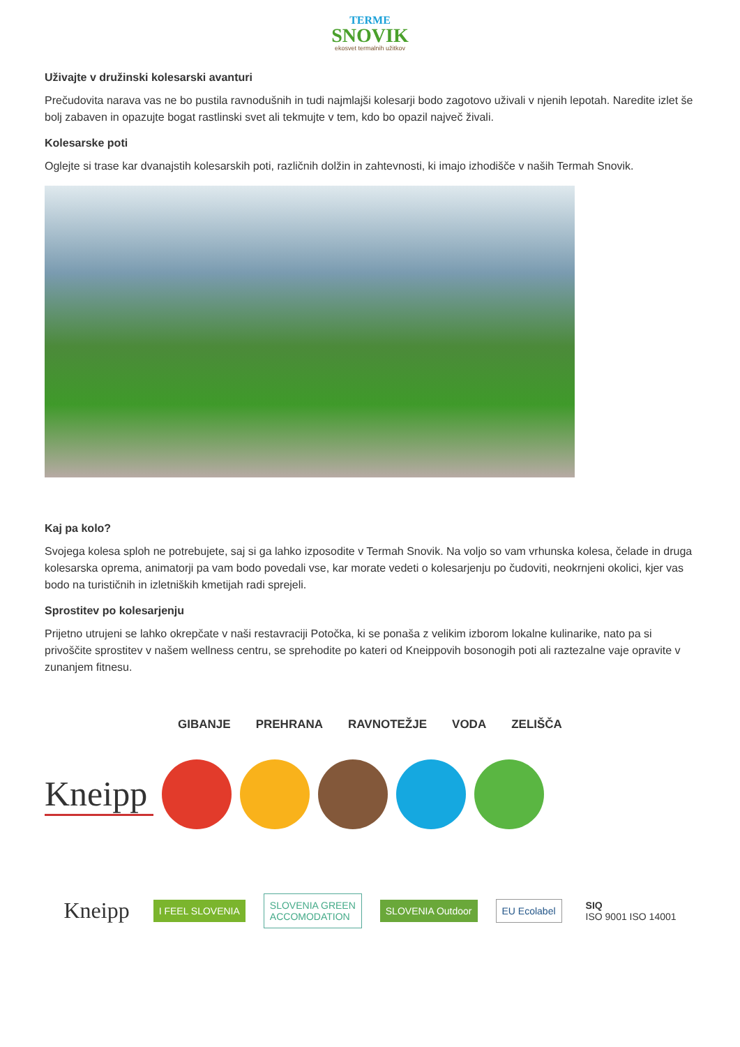TERME
SNOVIK
ekosvet termalnih užitkov
Uživajte v družinski kolesarski avanturi
Prečudovita narava vas ne bo pustila ravnodušnih in tudi najmlajši kolesarji bodo zagotovo uživali v njenih lepotah. Naredite izlet še bolj zabaven in opazujte bogat rastlinski svet ali tekmujte v tem, kdo bo opazil največ živali.
Kolesarske poti
Oglejte si trase kar dvanajstih kolesarskih poti, različnih dolžin in zahtevnosti, ki imajo izhodišče v naših Termah Snovik.
Kaj pa kolo?
Svojega kolesa sploh ne potrebujete, saj si ga lahko izposodite v Termah Snovik. Na voljo so vam vrhunska kolesa, čelade in druga kolesarska oprema, animatorji pa vam bodo povedali vse, kar morate vedeti o kolesarjenju po čudoviti, neokrnjeni okolici, kjer vas bodo na turističnih in izletniških kmetijah radi sprejeli.
Sprostitev po kolesarjenju
Prijetno utrujeni se lahko okrepčate v naši restavraciji Potočka, ki se ponaša z velikim izborom lokalne kulinarike, nato pa si privoščite sprostitev v našem wellness centru, se sprehodite po kateri od Kneippovih bosonogih poti ali raztezalne vaje opravite v zunanjem fitnesu.
GIBANJE PREHRANA RAVNOTEŽJE VODA ZELIŠČA
Kneipp
Kneipp
I FEEL SLOVENIA
SLOVENIA GREEN
ACCOMODATION
SLOVENIA Outdoor EU Ecolabel
SIQ
ISO 9001 ISO 14001